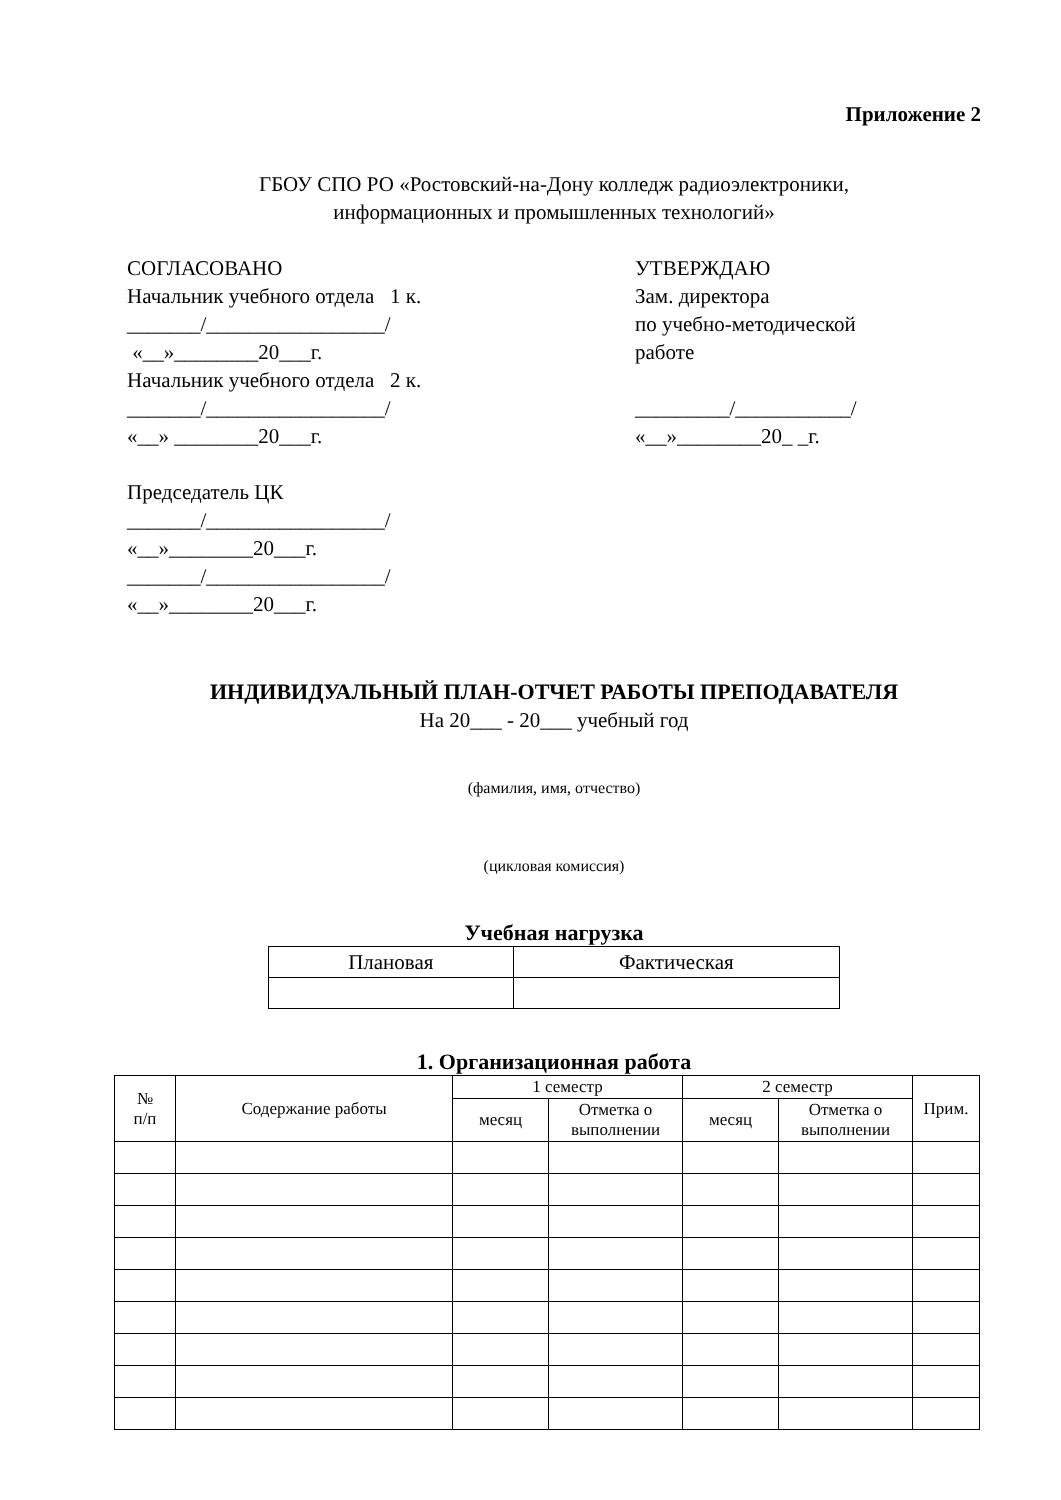Приложение 2
ГБОУ СПО РО «Ростовский-на-Дону колледж радиоэлектроники,
информационных и промышленных технологий»
СОГЛАСОВАНО
Начальник учебного отдела 1 к.
_______/_________________/
«__»________20___г.
Начальник учебного отдела 2 к.
_______/_________________/
«__» ________20___г.
Председатель ЦК
_______/_________________/
«__»________20___г.
_______/_________________/
«__»________20___г.
УТВЕРЖДАЮ
Зам. директора
по учебно-методической
работе
_________/___________/
«__»________20_ _г.
ИНДИВИДУАЛЬНЫЙ ПЛАН-ОТЧЕТ РАБОТЫ ПРЕПОДАВАТЕЛЯ
На 20___ - 20___ учебный год
(фамилия, имя, отчество)
(цикловая комиссия)
Учебная нагрузка
| Плановая | Фактическая |
| --- | --- |
1. Организационная работа
| № п/п | Содержание работы | 1 семестр | | 2 семестр | | Прим. |
| --- | --- | --- | --- | --- | --- | --- |
| | | месяц | Отметка о выполнении | месяц | Отметка о выполнении | |